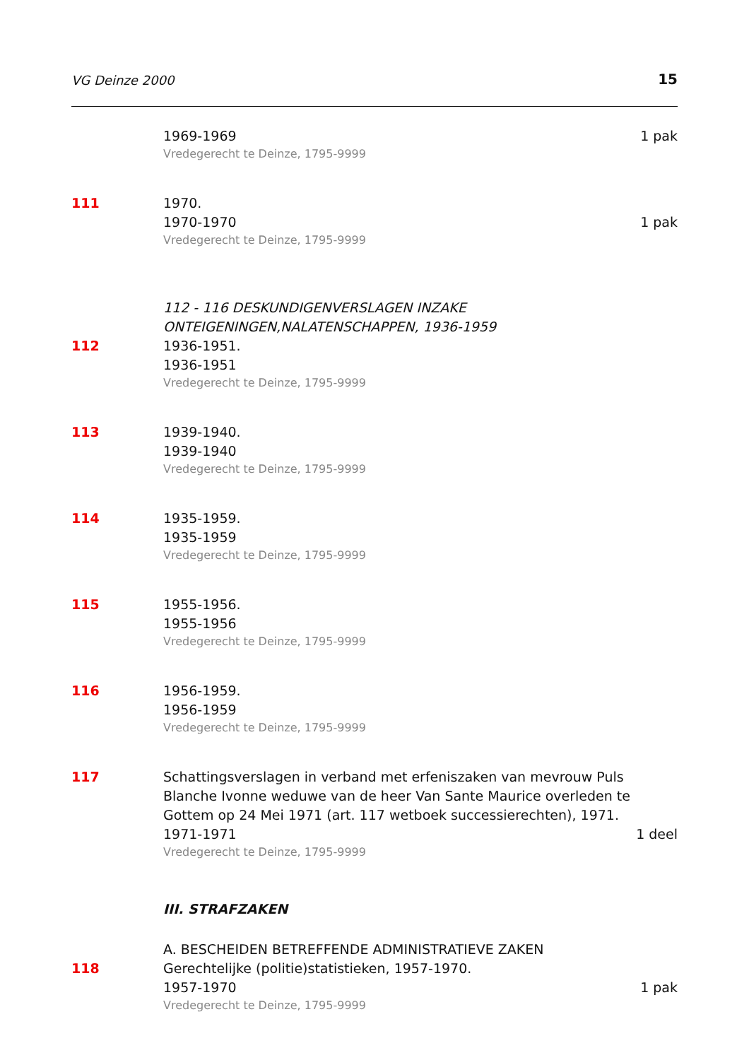VG Deinze 2000 15
1969-1969 1 pak
Vredegerecht te Deinze, 1795-9999
111 1970.
1970-1970 1 pak
Vredegerecht te Deinze, 1795-9999
112 - 116 DESKUNDIGENVERSLAGEN INZAKE ONTEIGENINGEN,NALATENSCHAPPEN, 1936-1959
112 1936-1951.
1936-1951
Vredegerecht te Deinze, 1795-9999
113 1939-1940.
1939-1940
Vredegerecht te Deinze, 1795-9999
114 1935-1959.
1935-1959
Vredegerecht te Deinze, 1795-9999
115 1955-1956.
1955-1956
Vredegerecht te Deinze, 1795-9999
116 1956-1959.
1956-1959
Vredegerecht te Deinze, 1795-9999
117 Schattingsverslagen in verband met erfeniszaken van mevrouw Puls Blanche Ivonne weduwe van de heer Van Sante Maurice overleden te Gottem op 24 Mei 1971 (art. 117 wetboek successierechten), 1971.
1971-1971 1 deel
Vredegerecht te Deinze, 1795-9999
III. STRAFZAKEN
A. BESCHEIDEN BETREFFENDE ADMINISTRATIEVE ZAKEN
118 Gerechtelijke (politie)statistieken, 1957-1970.
1957-1970 1 pak
Vredegerecht te Deinze, 1795-9999